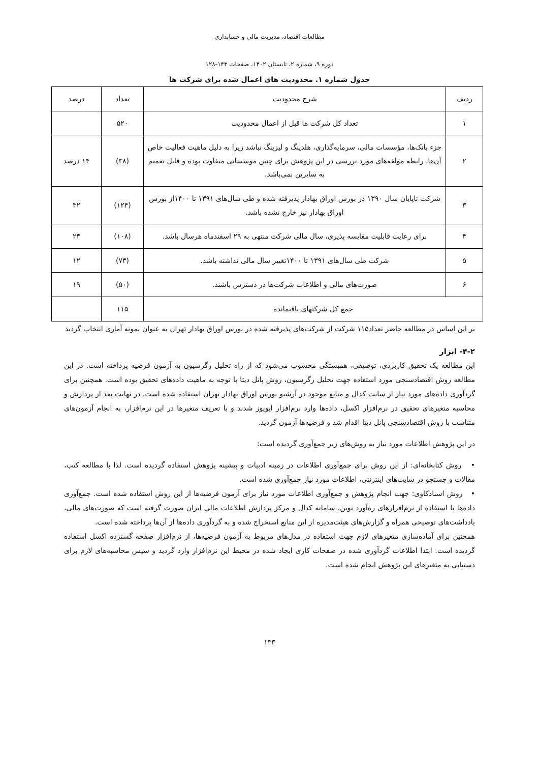مطالعات اقتصاد، مدیریت مالی و حسابداری
دوره ۹، شماره ۲، تابستان ۱۴۰۲، صفحات ۱۴۳-۱۲۸
جدول شماره ۱. محدودیت های اعمال شده برای شرکت ها
| ردیف | شرح محدودیت | تعداد | درصد |
| --- | --- | --- | --- |
| ۱ | تعداد کل شرکت ها قبل از اعمال محدودیت | ۵۲۰ | |
| ۲ | جزء بانک‌ها، مؤسسات مالی، سرمایه‌گذاری، هلدینگ و لیزینگ نباشد زیرا به دلیل ماهیت فعالیت خاص آن‌ها، رابطه مولفه‌های مورد بررسی در این پژوهش برای چنین موسساتی متفاوت بوده و قابل تعمیم به سایرین نمی‌باشد. | (۳۸) | ۱۴ درصد |
| ۳ | شرکت تاپایان سال ۱۳۹۰ در بورس اوراق بهادار پذیرفته شده و طی سال‌های ۱۳۹۱ تا ۱۴۰۰از بورس اوراق بهادار نیز خارج نشده باشد. | (۱۲۴) | ۳۲ |
| ۴ | برای رعایت قابلیت مقایسه پذیری، سال مالی شرکت منتهی به ۲۹ اسفندماه هرسال باشد. | (۱۰۸) | ۲۳ |
| ۵ | شرکت طی سال‌های ۱۳۹۱ تا ۱۴۰۰تغییر سال مالی نداشته باشد. | (۷۳) | ۱۲ |
| ۶ | صورت‌های مالی و اطلاعات شرکت‌ها در دسترس باشند. | (۵۰) | ۱۹ |
| جمع کل شرکتهای باقیمانده | | ۱۱۵ | |
بر این اساس در مطالعه حاضر تعداد۱۱۵ شرکت از شرکت‌های پذیرفته شده در بورس اوراق بهادار تهران به عنوان نمونه آماری انتخاب گردید
۴-۲- ابزار
این مطالعه یک تحقیق کاربردی، توصیفی، همبستگی محسوب می‌شود که از راه تحلیل رگرسیون به آزمون فرضیه پرداخته است. در این مطالعه روش اقتصادسنجی مورد استفاده جهت تحلیل رگرسیون، روش پانل دیتا با توجه به ماهیت داده‌های تحقیق بوده است. همچنین برای گردآوری داده‌های مورد نیاز از سایت کدال و منابع موجود در آرشیو بورس اوراق بهادار تهران استفاده شده است. در نهایت بعد از پردازش و محاسبه متغیرهای تحقیق در نرم‌افزار اکسل، داده‌ها وارد نرم‌افزار ایویوز شدند و با تعریف متغیرها در این نرم‌افزار، به انجام آزمون‌های متناسب با روش اقتصادسنجی پانل دیتا اقدام شد و فرضیه‌ها آزمون گردید.
در این پژوهش اطلاعات مورد نیاز به روش‌های زیر جمع‌آوری گردیده است:
• روش کتابخانه‌ای: از این روش برای جمع‌آوری اطلاعات در زمینه ادبیات و پیشینه پژوهش استفاده گردیده است. لذا با مطالعه کتب، مقالات و جستجو در سایت‌های اینترنتی، اطلاعات مورد نیاز جمع‌آوری شده است.
• روش اسنادکاوی: جهت انجام پژوهش و جمع‌آوری اطلاعات مورد نیاز برای آزمون فرضیه‌ها از این روش استفاده شده است. جمع‌آوری داده‌ها با استفاده از نرم‌افزارهای ره‌آورد نوین، سامانه کدال و مرکز پردازش اطلاعات مالی ایران صورت گرفته است که صورت‌های مالی، یادداشت‌های توضیحی همراه و گزارش‌های هیئت‌مدیره از این منابع استخراج شده و به گردآوری داده‌ها از آن‌ها پرداخته شده است.
همچنین برای آماده‌سازی متغیرهای لازم جهت استفاده در مدل‌های مربوط به آزمون فرضیه‌ها، از نرم‌افزار صفحه گسترده اکسل استفاده گردیده است. ابتدا اطلاعات گردآوری شده در صفحات کاری ایجاد شده در محیط این نرم‌افزار وارد گردید و سپس محاسبه‌های لازم برای دستیابی به متغیرهای این پژوهش انجام شده است.
۱۳۳